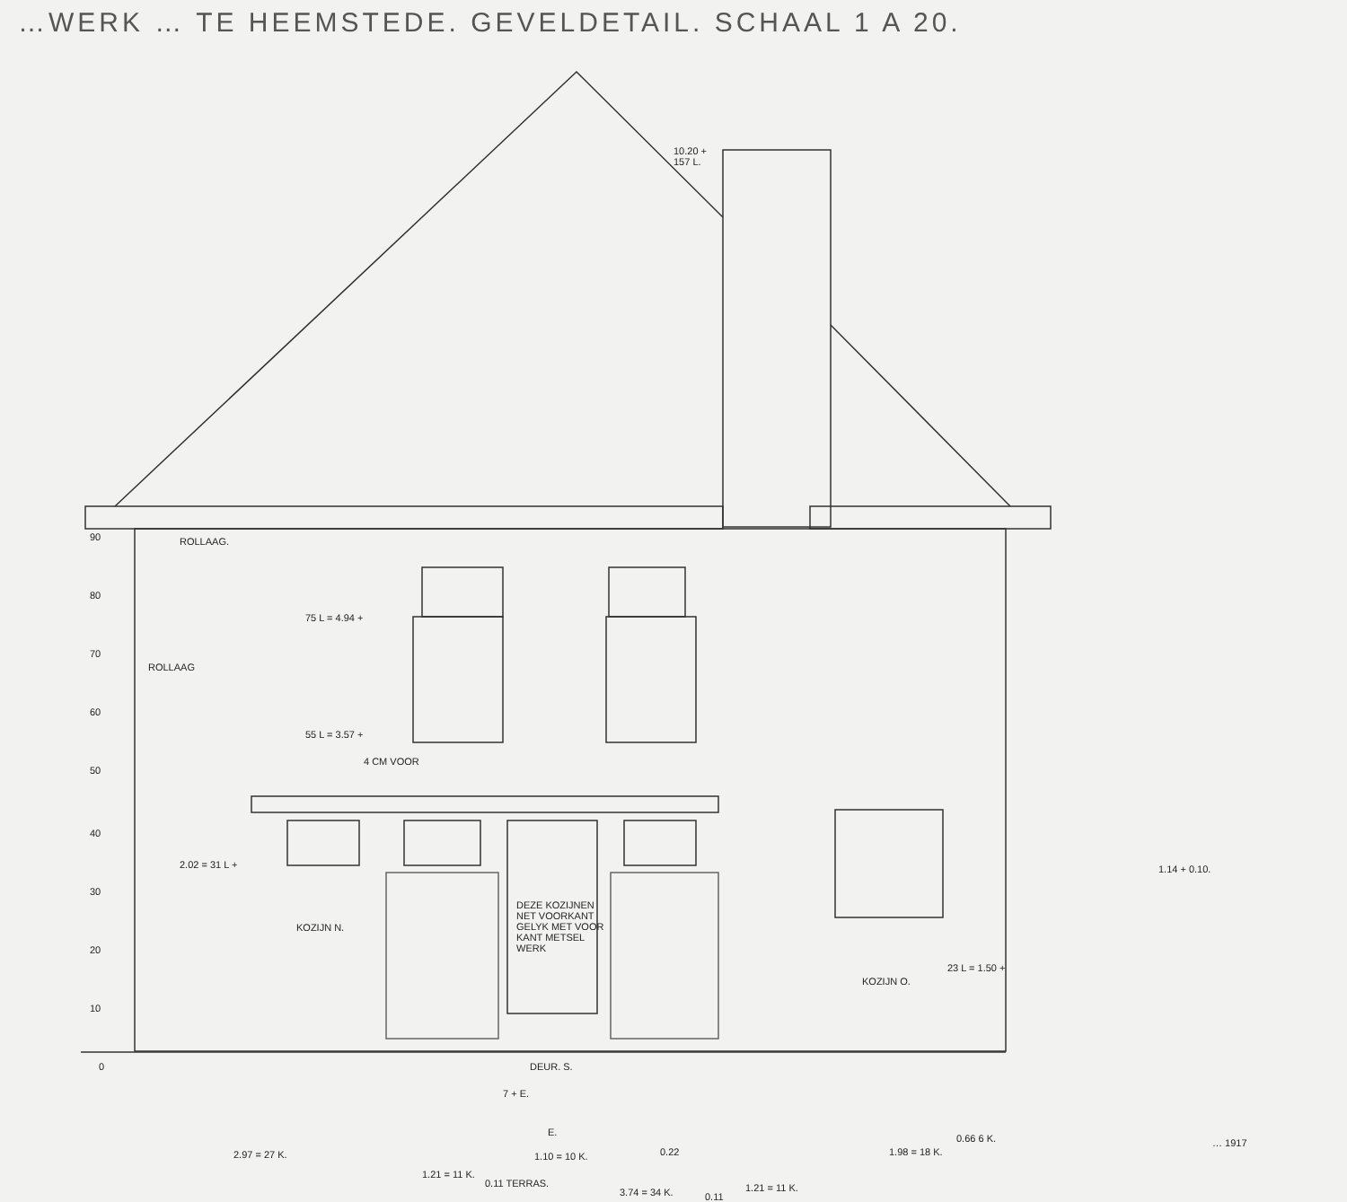…WERK … TE HEEMSTEDE. GEVELDETAIL. SCHAAL 1 A 20.
10.20 +
157 L.
ROLLAAG.
75 L = 4.94 +
ROLLAAG
55 L = 3.57 +
4 CM VOOR
2.02 = 31 L +
KOZIJN N.
DEZE KOZIJNEN
NET VOORKANT
GELYK MET VOOR
KANT METSEL
WERK
23 L = 1.50 +
KOZIJN O.
1.14 + 0.10.
DEUR. S.
7 + E.
E.
2.97 = 27 K. 1.10 = 10 K. 0.22 1.98 = 18 K.
0.66 6 K.
1.21 = 11 K.
0.11 TERRAS.
3.74 = 34 K. 0.11
1.21 = 11 K.
… 1917
90
80
70
60
50
40
30
20
10
0